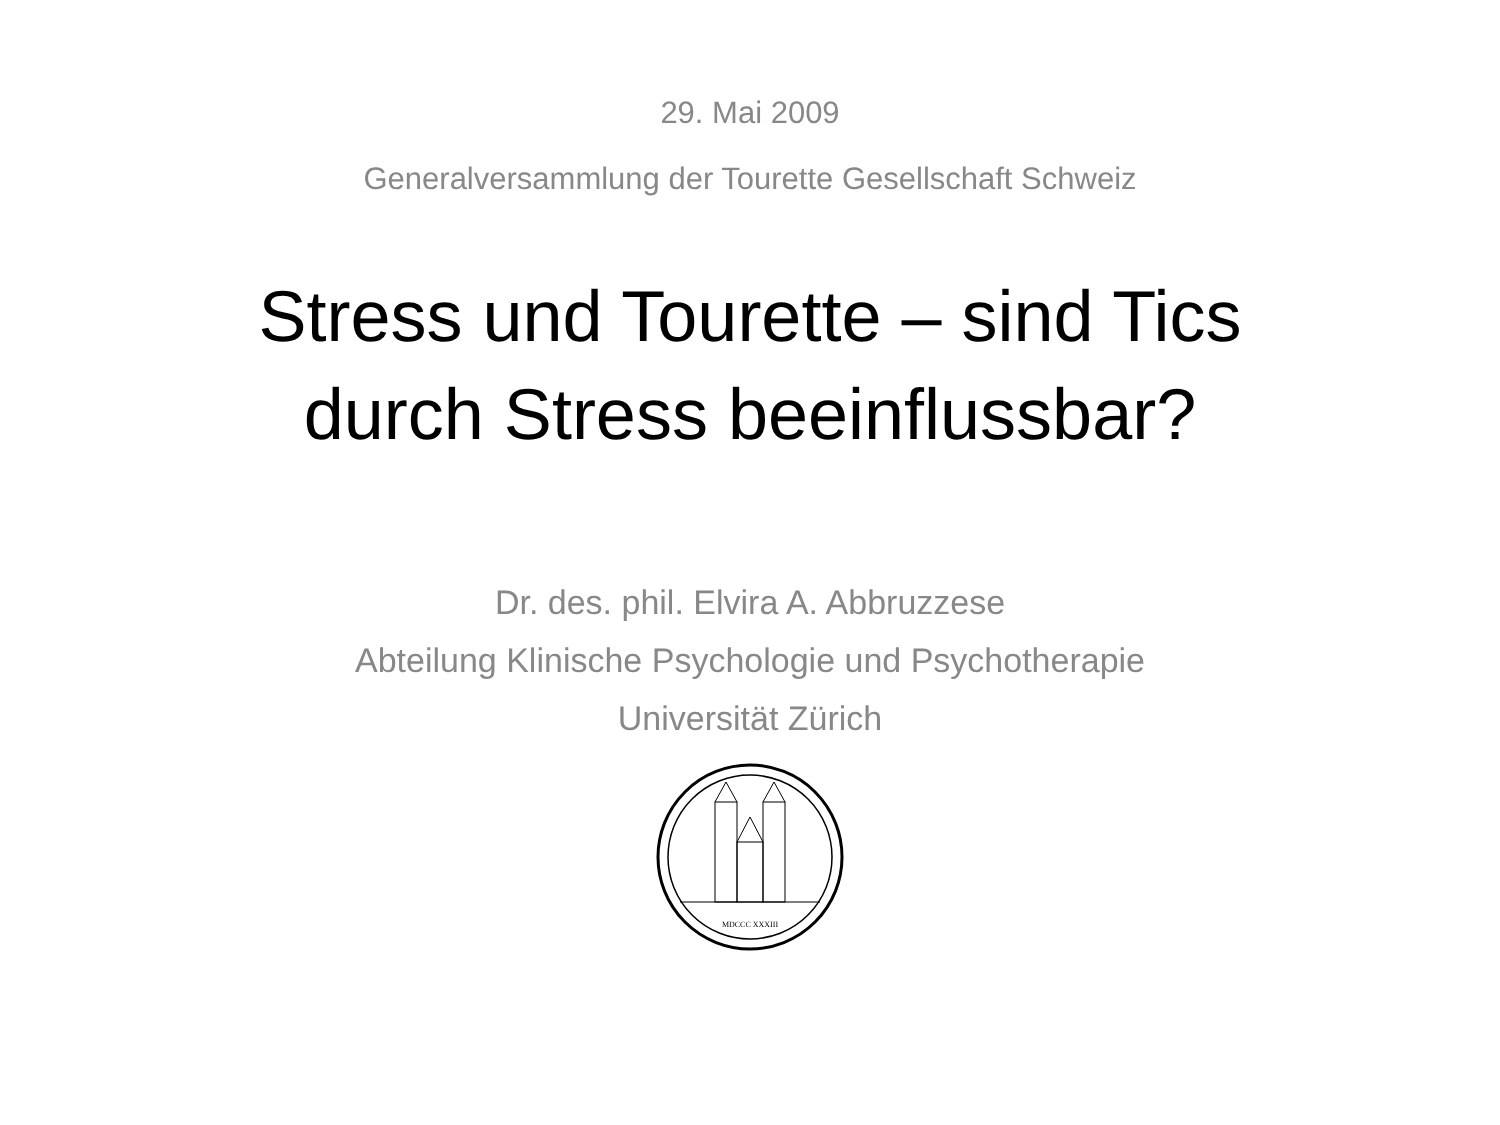29. Mai 2009
Generalversammlung der Tourette Gesellschaft Schweiz
Stress und Tourette – sind Tics
durch Stress beeinflussbar?
Dr. des. phil. Elvira A. Abbruzzese
Abteilung Klinische Psychologie und Psychotherapie
Universität Zürich
MDCCC XXXIII